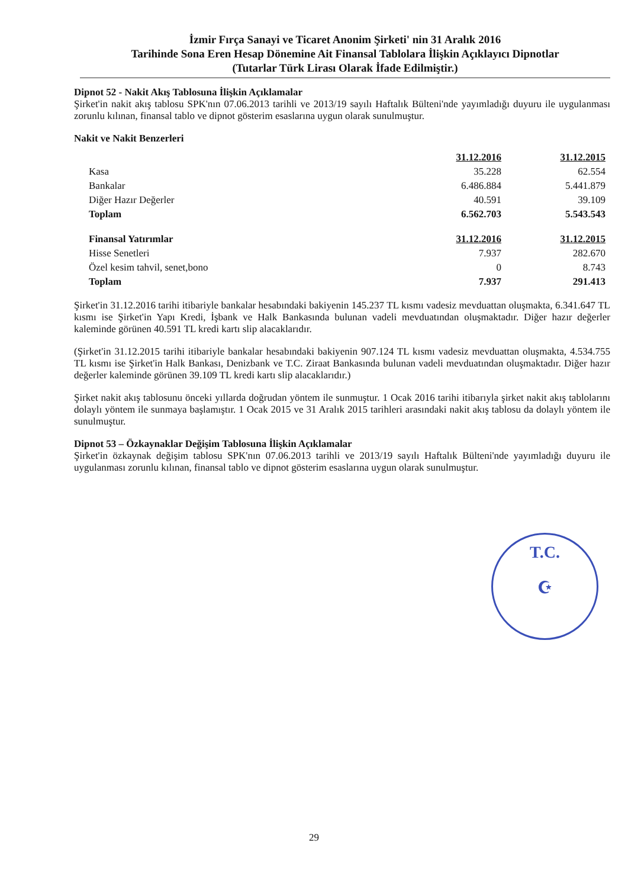İzmir Fırça Sanayi ve Ticaret Anonim Şirketi' nin 31 Aralık 2016
Tarihinde Sona Eren Hesap Dönemine Ait Finansal Tablolara İlişkin Açıklayıcı Dipnotlar
(Tutarlar Türk Lirası Olarak İfade Edilmiştir.)
Dipnot 52 - Nakit Akış Tablosuna İlişkin Açıklamalar
Şirket'in nakit akış tablosu SPK'nın 07.06.2013 tarihli ve 2013/19 sayılı Haftalık Bülteni'nde yayımladığı duyuru ile uygulanması zorunlu kılınan, finansal tablo ve dipnot gösterim esaslarına uygun olarak sunulmuştur.
Nakit ve Nakit Benzerleri
| | 31.12.2016 | 31.12.2015 |
| Kasa | 35.228 | 62.554 |
| Bankalar | 6.486.884 | 5.441.879 |
| Diğer Hazır Değerler | 40.591 | 39.109 |
| Toplam | 6.562.703 | 5.543.543 |
| Finansal Yatırımlar | 31.12.2016 | 31.12.2015 |
| Hisse Senetleri | 7.937 | 282.670 |
| Özel kesim tahvil, senet,bono | 0 | 8.743 |
| Toplam | 7.937 | 291.413 |
Şirket'in 31.12.2016 tarihi itibariyle bankalar hesabındaki bakiyenin 145.237 TL kısmı vadesiz mevduattan oluşmakta, 6.341.647 TL kısmı ise Şirket'in Yapı Kredi, İşbank ve Halk Bankasında bulunan vadeli mevduatından oluşmaktadır. Diğer hazır değerler kaleminde görünen 40.591 TL kredi kartı slip alacaklarıdır.
(Şirket'in 31.12.2015 tarihi itibariyle bankalar hesabındaki bakiyenin 907.124 TL kısmı vadesiz mevduattan oluşmakta, 4.534.755 TL kısmı ise Şirket'in Halk Bankası, Denizbank ve T.C. Ziraat Bankasında bulunan vadeli mevduatından oluşmaktadır. Diğer hazır değerler kaleminde görünen 39.109 TL kredi kartı slip alacaklarıdır.)
Şirket nakit akış tablosunu önceki yıllarda doğrudan yöntem ile sunmuştur. 1 Ocak 2016 tarihi itibarıyla şirket nakit akış tablolarını dolaylı yöntem ile sunmaya başlamıştır. 1 Ocak 2015 ve 31 Aralık 2015 tarihleri arasındaki nakit akış tablosu da dolaylı yöntem ile sunulmuştur.
Dipnot 53 – Özkaynaklar Değişim Tablosuna İlişkin Açıklamalar
Şirket'in özkaynak değişim tablosu SPK'nın 07.06.2013 tarihli ve 2013/19 sayılı Haftalık Bülteni'nde yayımladığı duyuru ile uygulanması zorunlu kılınan, finansal tablo ve dipnot gösterim esaslarına uygun olarak sunulmuştur.
T.C.
☪
29